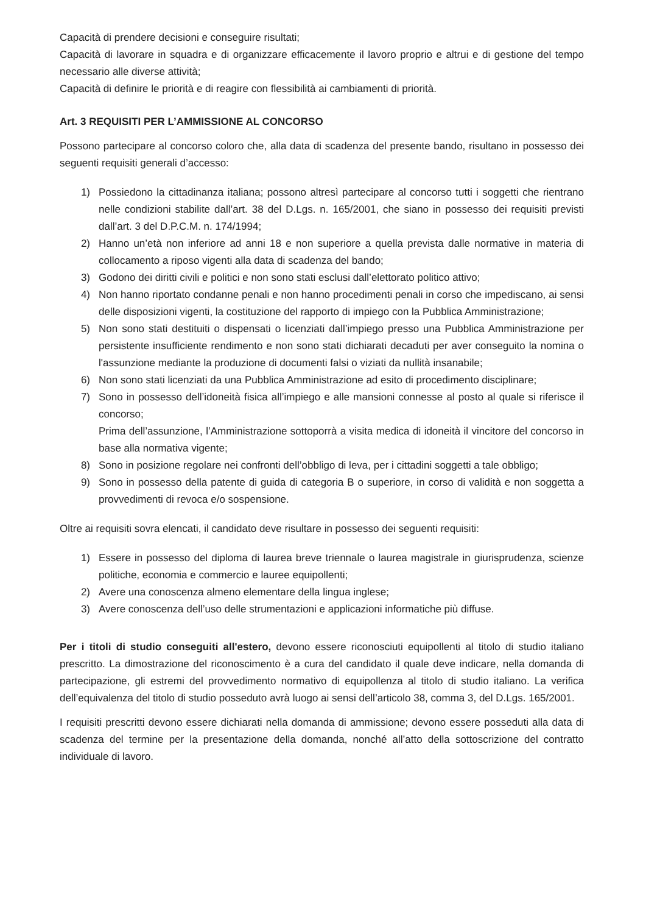Capacità di prendere decisioni e conseguire risultati;
Capacità di lavorare in squadra e di organizzare efficacemente il lavoro proprio e altrui e di gestione del tempo necessario alle diverse attività;
Capacità di definire le priorità e di reagire con flessibilità ai cambiamenti di priorità.
Art. 3 REQUISITI PER L’AMMISSIONE AL CONCORSO
Possono partecipare al concorso coloro che, alla data di scadenza del presente bando, risultano in possesso dei seguenti requisiti generali d’accesso:
1) Possiedono la cittadinanza italiana; possono altresì partecipare al concorso tutti i soggetti che rientrano nelle condizioni stabilite dall’art. 38 del D.Lgs. n. 165/2001, che siano in possesso dei requisiti previsti dall’art. 3 del D.P.C.M. n. 174/1994;
2) Hanno un’età non inferiore ad anni 18 e non superiore a quella prevista dalle normative in materia di collocamento a riposo vigenti alla data di scadenza del bando;
3) Godono dei diritti civili e politici e non sono stati esclusi dall’elettorato politico attivo;
4) Non hanno riportato condanne penali e non hanno procedimenti penali in corso che impediscano, ai sensi delle disposizioni vigenti, la costituzione del rapporto di impiego con la Pubblica Amministrazione;
5) Non sono stati destituiti o dispensati o licenziati dall’impiego presso una Pubblica Amministrazione per persistente insufficiente rendimento e non sono stati dichiarati decaduti per aver conseguito la nomina o l'assunzione mediante la produzione di documenti falsi o viziati da nullità insanabile;
6) Non sono stati licenziati da una Pubblica Amministrazione ad esito di procedimento disciplinare;
7) Sono in possesso dell’idoneità fisica all’impiego e alle mansioni connesse al posto al quale si riferisce il concorso;
Prima dell’assunzione, l’Amministrazione sottoporrà a visita medica di idoneità il vincitore del concorso in base alla normativa vigente;
8) Sono in posizione regolare nei confronti dell’obbligo di leva, per i cittadini soggetti a tale obbligo;
9) Sono in possesso della patente di guida di categoria B o superiore, in corso di validità e non soggetta a provvedimenti di revoca e/o sospensione.
Oltre ai requisiti sovra elencati, il candidato deve risultare in possesso dei seguenti requisiti:
1) Essere in possesso del diploma di laurea breve triennale o laurea magistrale in giurisprudenza, scienze politiche, economia e commercio e lauree equipollenti;
2) Avere una conoscenza almeno elementare della lingua inglese;
3) Avere conoscenza dell’uso delle strumentazioni e applicazioni informatiche più diffuse.
Per i titoli di studio conseguiti all'estero, devono essere riconosciuti equipollenti al titolo di studio italiano prescritto. La dimostrazione del riconoscimento è a cura del candidato il quale deve indicare, nella domanda di partecipazione, gli estremi del provvedimento normativo di equipollenza al titolo di studio italiano. La verifica dell’equivalenza del titolo di studio posseduto avrà luogo ai sensi dell’articolo 38, comma 3, del D.Lgs. 165/2001.
I requisiti prescritti devono essere dichiarati nella domanda di ammissione; devono essere posseduti alla data di scadenza del termine per la presentazione della domanda, nonché all’atto della sottoscrizione del contratto individuale di lavoro.